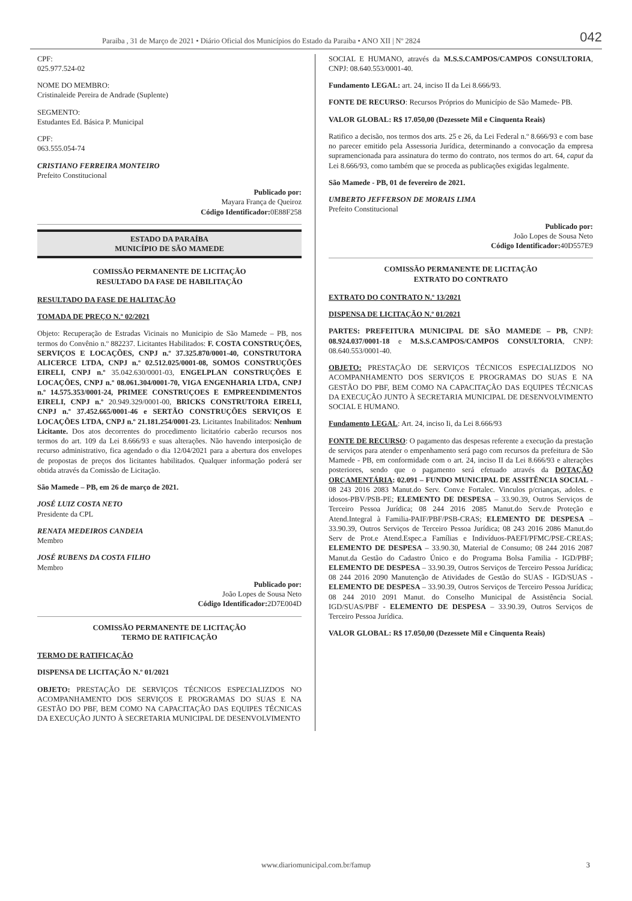Paraiba , 31 de Março de 2021 • Diário Oficial dos Municípios do Estado da Paraiba • ANO XII | Nº 2824 042
CPF:
025.977.524-02
NOME DO MEMBRO:
Cristinaleide Pereira de Andrade (Suplente)
SEGMENTO:
Estudantes Ed. Básica P. Municipal
CPF:
063.555.054-74
CRISTIANO FERREIRA MONTEIRO
Prefeito Constitucional
Publicado por:
Mayara França de Queiroz
Código Identificador: 0E88F258
ESTADO DA PARAÍBA
MUNICÍPIO DE SÃO MAMEDE
COMISSÃO PERMANENTE DE LICITAÇÃO
RESULTADO DA FASE DE HABILITAÇÃO
RESULTADO DA FASE DE HALITAÇÃO
TOMADA DE PREÇO N.º 02/2021
Objeto: Recuperação de Estradas Vicinais no Municipio de São Mamede – PB, nos termos do Convênio n.º 882237. Licitantes Habilitados: F. COSTA CONSTRUÇÕES, SERVIÇOS E LOCAÇÕES, CNPJ n.º 37.325.870/0001-40, CONSTRUTORA ALICERCE LTDA, CNPJ n.º 02.512.025/0001-08, SOMOS CONSTRUÇÕES EIRELI, CNPJ n.º 35.042.630/0001-03, ENGELPLAN CONSTRUÇÕES E LOCAÇÕES, CNPJ n.º 08.061.304/0001-70, VIGA ENGENHARIA LTDA, CNPJ n.º 14.575.353/0001-24, PRIMEE CONSTRUÇOES E EMPREENDIMENTOS EIRELI, CNPJ n.º 20.949.329/0001-00, BRICKS CONSTRUTORA EIRELI, CNPJ n.º 37.452.665/0001-46 e SERTÃO CONSTRUÇÕES SERVIÇOS E LOCAÇÕES LTDA, CNPJ n.º 21.181.254/0001-23. Licitantes Inabilitados: Nenhum Licitante. Dos atos decorrentes do procedimento licitatório caberão recursos nos termos do art. 109 da Lei 8.666/93 e suas alterações. Não havendo interposição de recurso administrativo, fica agendado o dia 12/04/2021 para a abertura dos envelopes de propostas de preços dos licitantes habilitados. Qualquer informação poderá ser obtida através da Comissão de Licitação.
São Mamede – PB, em 26 de março de 2021.
JOSÉ LUIZ COSTA NETO
Presidente da CPL
RENATA MEDEIROS CANDEIA
Membro
JOSÉ RUBENS DA COSTA FILHO
Membro
Publicado por:
João Lopes de Sousa Neto
Código Identificador: 2D7E004D
COMISSÃO PERMANENTE DE LICITAÇÃO
TERMO DE RATIFICAÇÃO
TERMO DE RATIFICAÇÃO
DISPENSA DE LICITAÇÃO N.º 01/2021
OBJETO: PRESTAÇÃO DE SERVIÇOS TÉCNICOS ESPECIALIZDOS NO ACOMPANHAMENTO DOS SERVIÇOS E PROGRAMAS DO SUAS E NA GESTÃO DO PBF, BEM COMO NA CAPACITAÇÃO DAS EQUIPES TÉCNICAS DA EXECUÇÃO JUNTO À SECRETARIA MUNICIPAL DE DESENVOLVIMENTO
SOCIAL E HUMANO, através da M.S.S.CAMPOS/CAMPOS CONSULTORIA, CNPJ: 08.640.553/0001-40.
Fundamento LEGAL: art. 24, inciso II da Lei 8.666/93.
FONTE DE RECURSO: Recursos Próprios do Município de São Mamede- PB.
VALOR GLOBAL: R$ 17.050,00 (Dezessete Mil e Cinquenta Reais)
Ratifico a decisão, nos termos dos arts. 25 e 26, da Lei Federal n.º 8.666/93 e com base no parecer emitido pela Assessoria Jurídica, determinando a convocação da empresa supramencionada para assinatura do termo do contrato, nos termos do art. 64, caput da Lei 8.666/93, como também que se proceda as publicações exigidas legalmente.
São Mamede - PB, 01 de fevereiro de 2021.
UMBERTO JEFFERSON DE MORAIS LIMA
Prefeito Constitucional
Publicado por:
João Lopes de Sousa Neto
Código Identificador: 40D557E9
COMISSÃO PERMANENTE DE LICITAÇÃO
EXTRATO DO CONTRATO
EXTRATO DO CONTRATO N.º 13/2021
DISPENSA DE LICITAÇÃO N.º 01/2021
PARTES: PREFEITURA MUNICIPAL DE SÃO MAMEDE – PB, CNPJ: 08.924.037/0001-18 e M.S.S.CAMPOS/CAMPOS CONSULTORIA, CNPJ: 08.640.553/0001-40.
OBJETO: PRESTAÇÃO DE SERVIÇOS TÉCNICOS ESPECIALIZDOS NO ACOMPANHAMENTO DOS SERVIÇOS E PROGRAMAS DO SUAS E NA GESTÃO DO PBF, BEM COMO NA CAPACITAÇÃO DAS EQUIPES TÉCNICAS DA EXECUÇÃO JUNTO À SECRETARIA MUNICIPAL DE DESENVOLVIMENTO SOCIAL E HUMANO.
Fundamento LEGAL: Art. 24, inciso Ii, da Lei 8.666/93
FONTE DE RECURSO: O pagamento das despesas referente a execução da prestação de serviços para atender o empenhamento será pago com recursos da prefeitura de São Mamede - PB, em conformidade com o art. 24, inciso II da Lei 8.666/93 e alterações posteriores, sendo que o pagamento será efetuado através da DOTAÇÃO ORÇAMENTÁRIA: 02.091 – FUNDO MUNICIPAL DE ASSITÊNCIA SOCIAL - 08 243 2016 2083 Manut.do Serv. Conv.e Fortalec. Vinculos p/crianças, adoles. e idosos-PBV/PSB-PE; ELEMENTO DE DESPESA – 33.90.39, Outros Serviços de Terceiro Pessoa Jurídica; 08 244 2016 2085 Manut.do Serv.de Proteção e Atend.Integral à Familia-PAIF/PBF/PSB-CRAS; ELEMENTO DE DESPESA – 33.90.39, Outros Serviços de Terceiro Pessoa Jurídica; 08 243 2016 2086 Manut.do Serv de Prot.e Atend.Espec.a Famílias e Indivíduos-PAEFI/PFMC/PSE-CREAS; ELEMENTO DE DESPESA – 33.90.30, Material de Consumo; 08 244 2016 2087 Manut.da Gestão do Cadastro Único e do Programa Bolsa Familia - IGD/PBF; ELEMENTO DE DESPESA – 33.90.39, Outros Serviços de Terceiro Pessoa Jurídica; 08 244 2016 2090 Manutenção de Atividades de Gestão do SUAS - IGD/SUAS - ELEMENTO DE DESPESA – 33.90.39, Outros Serviços de Terceiro Pessoa Jurídica; 08 244 2010 2091 Manut. do Conselho Municipal de Assistência Social. IGD/SUAS/PBF - ELEMENTO DE DESPESA – 33.90.39, Outros Serviços de Terceiro Pessoa Jurídica.
VALOR GLOBAL: R$ 17.050,00 (Dezessete Mil e Cinquenta Reais)
www.diariomunicipal.com.br/famup 3